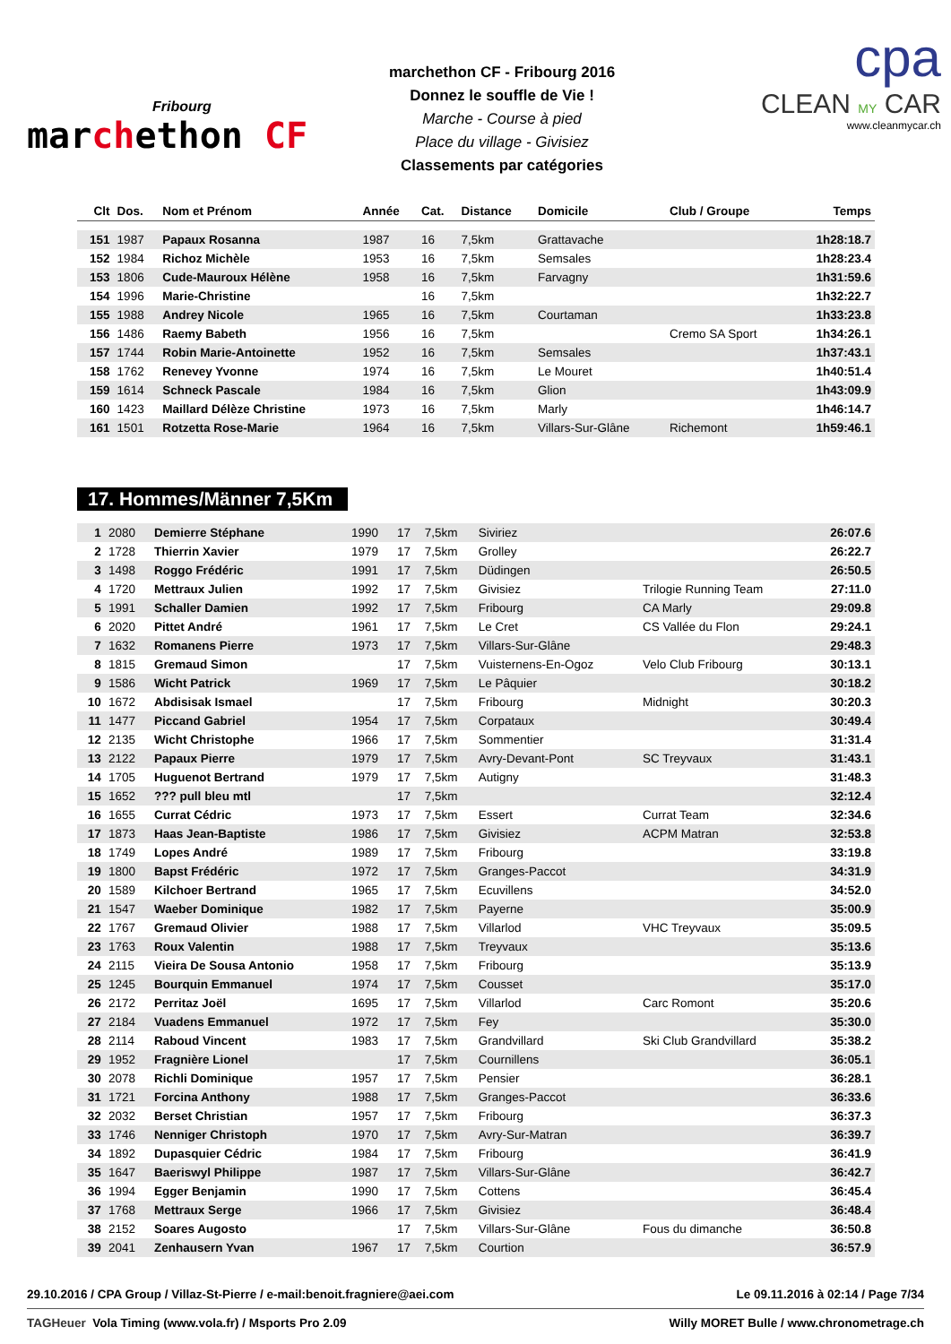Fribourg
marchethon CF
marchethon CF - Fribourg 2016
Donnez le souffle de Vie !
Marche - Course à pied
Place du village - Givisiez
Classements par catégories
cpa
CLEAN MY CAR
www.cleanmycar.ch
| Clt | Dos. | Nom et Prénom | Année | Cat. | Distance | Domicile | Club / Groupe | Temps |
| --- | --- | --- | --- | --- | --- | --- | --- | --- |
| 151 | 1987 | Papaux Rosanna | 1987 | 16 | 7,5km | Grattavache | | 1h28:18.7 |
| 152 | 1984 | Richoz Michèle | 1953 | 16 | 7,5km | Semsales | | 1h28:23.4 |
| 153 | 1806 | Cude-Mauroux Hélène | 1958 | 16 | 7,5km | Farvagny | | 1h31:59.6 |
| 154 | 1996 | Marie-Christine | | 16 | 7,5km | | | 1h32:22.7 |
| 155 | 1988 | Andrey Nicole | 1965 | 16 | 7,5km | Courtaman | | 1h33:23.8 |
| 156 | 1486 | Raemy Babeth | 1956 | 16 | 7,5km | | Cremo SA Sport | 1h34:26.1 |
| 157 | 1744 | Robin Marie-Antoinette | 1952 | 16 | 7,5km | Semsales | | 1h37:43.1 |
| 158 | 1762 | Renevey Yvonne | 1974 | 16 | 7,5km | Le Mouret | | 1h40:51.4 |
| 159 | 1614 | Schneck Pascale | 1984 | 16 | 7,5km | Glion | | 1h43:09.9 |
| 160 | 1423 | Maillard Délèze Christine | 1973 | 16 | 7,5km | Marly | | 1h46:14.7 |
| 161 | 1501 | Rotzetta Rose-Marie | 1964 | 16 | 7,5km | Villars-Sur-Glâne | Richemont | 1h59:46.1 |
17. Hommes/Männer 7,5Km
| 1 | 2080 | Demierre Stéphane | 1990 | 17 | 7,5km | Siviriez | | 26:07.6 |
| 2 | 1728 | Thierrin Xavier | 1979 | 17 | 7,5km | Grolley | | 26:22.7 |
| 3 | 1498 | Roggo Frédéric | 1991 | 17 | 7,5km | Düdingen | | 26:50.5 |
| 4 | 1720 | Mettraux Julien | 1992 | 17 | 7,5km | Givisiez | Trilogie Running Team | 27:11.0 |
| 5 | 1991 | Schaller Damien | 1992 | 17 | 7,5km | Fribourg | CA Marly | 29:09.8 |
| 6 | 2020 | Pittet André | 1961 | 17 | 7,5km | Le Cret | CS Vallée du Flon | 29:24.1 |
| 7 | 1632 | Romanens Pierre | 1973 | 17 | 7,5km | Villars-Sur-Glâne | | 29:48.3 |
| 8 | 1815 | Gremaud Simon | | 17 | 7,5km | Vuisternens-En-Ogoz | Velo Club Fribourg | 30:13.1 |
| 9 | 1586 | Wicht Patrick | 1969 | 17 | 7,5km | Le Pâquier | | 30:18.2 |
| 10 | 1672 | Abdisisak Ismael | | 17 | 7,5km | Fribourg | Midnight | 30:20.3 |
| 11 | 1477 | Piccand Gabriel | 1954 | 17 | 7,5km | Corpataux | | 30:49.4 |
| 12 | 2135 | Wicht Christophe | 1966 | 17 | 7,5km | Sommentier | | 31:31.4 |
| 13 | 2122 | Papaux Pierre | 1979 | 17 | 7,5km | Avry-Devant-Pont | SC Treyvaux | 31:43.1 |
| 14 | 1705 | Huguenot Bertrand | 1979 | 17 | 7,5km | Autigny | | 31:48.3 |
| 15 | 1652 | ??? pull bleu mtl | | 17 | 7,5km | | | 32:12.4 |
| 16 | 1655 | Currat Cédric | 1973 | 17 | 7,5km | Essert | Currat Team | 32:34.6 |
| 17 | 1873 | Haas Jean-Baptiste | 1986 | 17 | 7,5km | Givisiez | ACPM Matran | 32:53.8 |
| 18 | 1749 | Lopes André | 1989 | 17 | 7,5km | Fribourg | | 33:19.8 |
| 19 | 1800 | Bapst Frédéric | 1972 | 17 | 7,5km | Granges-Paccot | | 34:31.9 |
| 20 | 1589 | Kilchoer Bertrand | 1965 | 17 | 7,5km | Ecuvillens | | 34:52.0 |
| 21 | 1547 | Waeber Dominique | 1982 | 17 | 7,5km | Payerne | | 35:00.9 |
| 22 | 1767 | Gremaud Olivier | 1988 | 17 | 7,5km | Villarlod | VHC Treyvaux | 35:09.5 |
| 23 | 1763 | Roux Valentin | 1988 | 17 | 7,5km | Treyvaux | | 35:13.6 |
| 24 | 2115 | Vieira De Sousa Antonio | 1958 | 17 | 7,5km | Fribourg | | 35:13.9 |
| 25 | 1245 | Bourquin Emmanuel | 1974 | 17 | 7,5km | Cousset | | 35:17.0 |
| 26 | 2172 | Perritaz Joël | 1695 | 17 | 7,5km | Villarlod | Carc Romont | 35:20.6 |
| 27 | 2184 | Vuadens Emmanuel | 1972 | 17 | 7,5km | Fey | | 35:30.0 |
| 28 | 2114 | Raboud Vincent | 1983 | 17 | 7,5km | Grandvillard | Ski Club Grandvillard | 35:38.2 |
| 29 | 1952 | Fragnière Lionel | | 17 | 7,5km | Cournillens | | 36:05.1 |
| 30 | 2078 | Richli Dominique | 1957 | 17 | 7,5km | Pensier | | 36:28.1 |
| 31 | 1721 | Forcina Anthony | 1988 | 17 | 7,5km | Granges-Paccot | | 36:33.6 |
| 32 | 2032 | Berset Christian | 1957 | 17 | 7,5km | Fribourg | | 36:37.3 |
| 33 | 1746 | Nenniger Christoph | 1970 | 17 | 7,5km | Avry-Sur-Matran | | 36:39.7 |
| 34 | 1892 | Dupasquier Cédric | 1984 | 17 | 7,5km | Fribourg | | 36:41.9 |
| 35 | 1647 | Baeriswyl Philippe | 1987 | 17 | 7,5km | Villars-Sur-Glâne | | 36:42.7 |
| 36 | 1994 | Egger Benjamin | 1990 | 17 | 7,5km | Cottens | | 36:45.4 |
| 37 | 1768 | Mettraux Serge | 1966 | 17 | 7,5km | Givisiez | | 36:48.4 |
| 38 | 2152 | Soares Augosto | | 17 | 7,5km | Villars-Sur-Glâne | Fous du dimanche | 36:50.8 |
| 39 | 2041 | Zenhausern Yvan | 1967 | 17 | 7,5km | Courtion | | 36:57.9 |
29.10.2016 / CPA Group / Villaz-St-Pierre / e-mail:benoit.fragniere@aei.com Le 09.11.2016 à 02:14 / Page 7/34
TAGHeuer Vola Timing (www.vola.fr) / Msports Pro 2.09 Willy MORET Bulle / www.chronometrage.ch